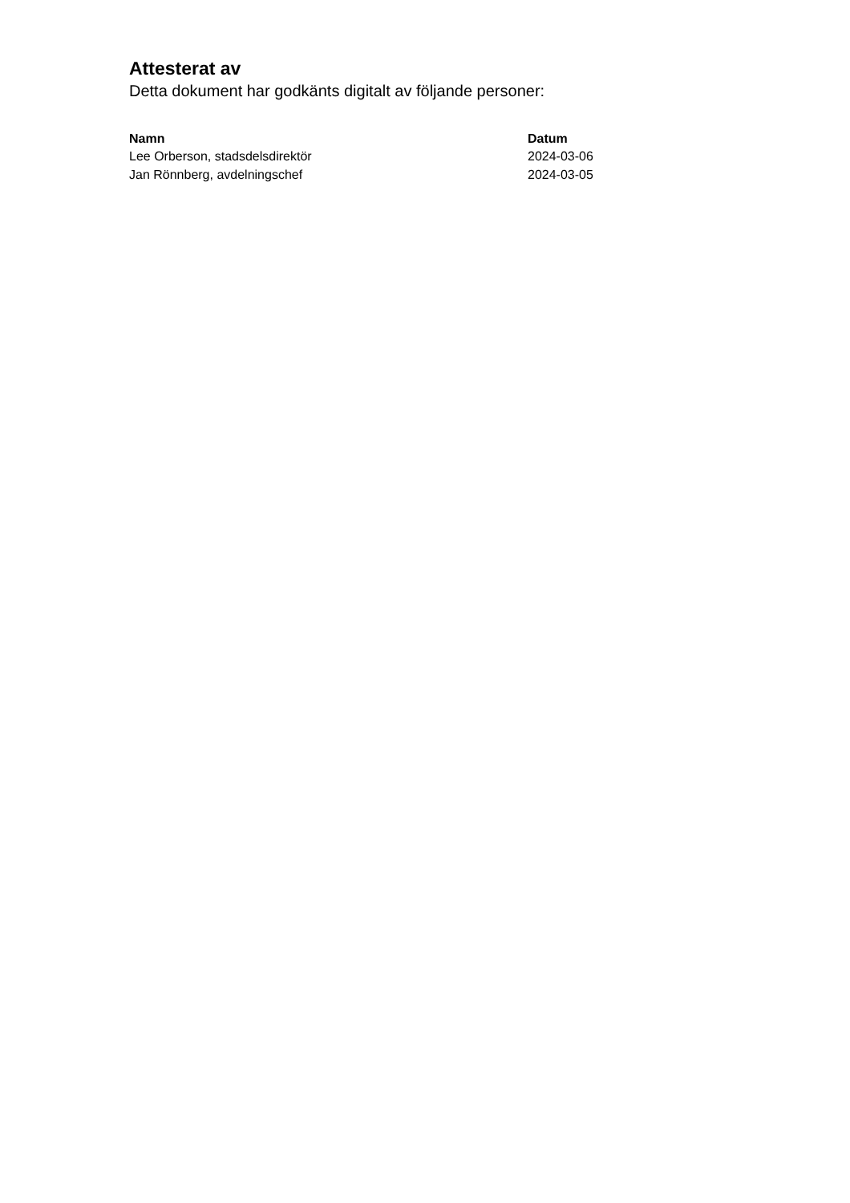Attesterat av
Detta dokument har godkänts digitalt av följande personer:
| Namn | Datum |
| --- | --- |
| Lee Orberson, stadsdelsdirektör | 2024-03-06 |
| Jan Rönnberg, avdelningschef | 2024-03-05 |